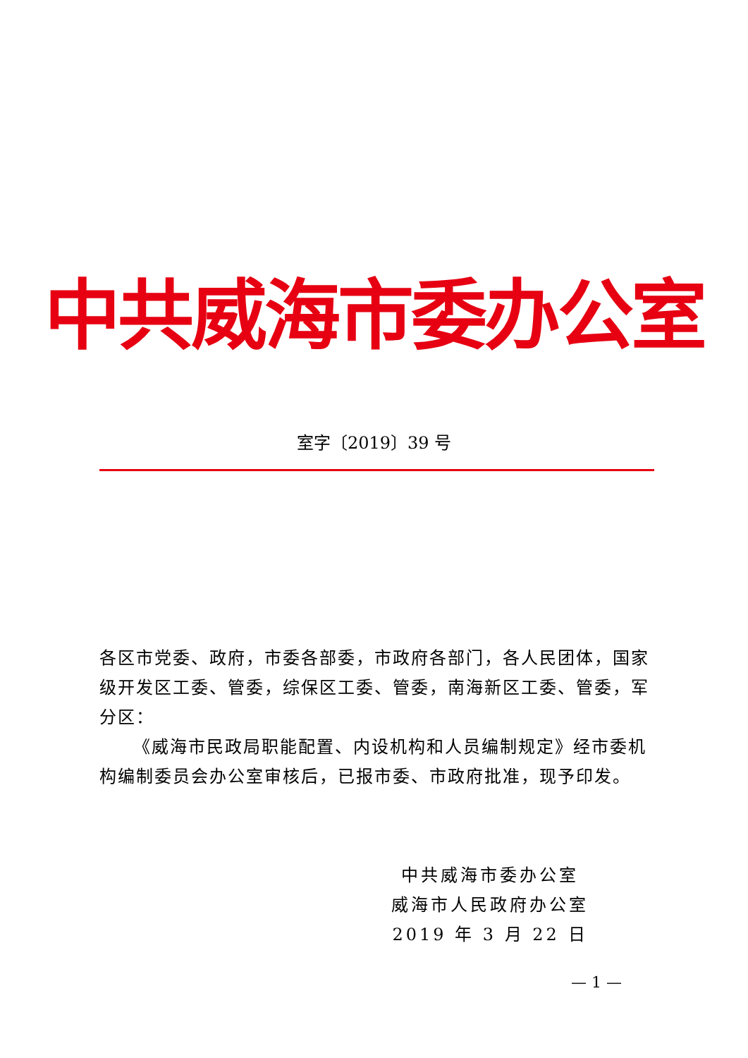中共威海市委办公室
室字〔2019〕39 号
各区市党委、政府，市委各部委，市政府各部门，各人民团体，国家级开发区工委、管委，综保区工委、管委，南海新区工委、管委，军分区：
《威海市民政局职能配置、内设机构和人员编制规定》经市委机构编制委员会办公室审核后，已报市委、市政府批准，现予印发。
中共威海市委办公室
威海市人民政府办公室
2019 年 3 月 22 日
— 1 —